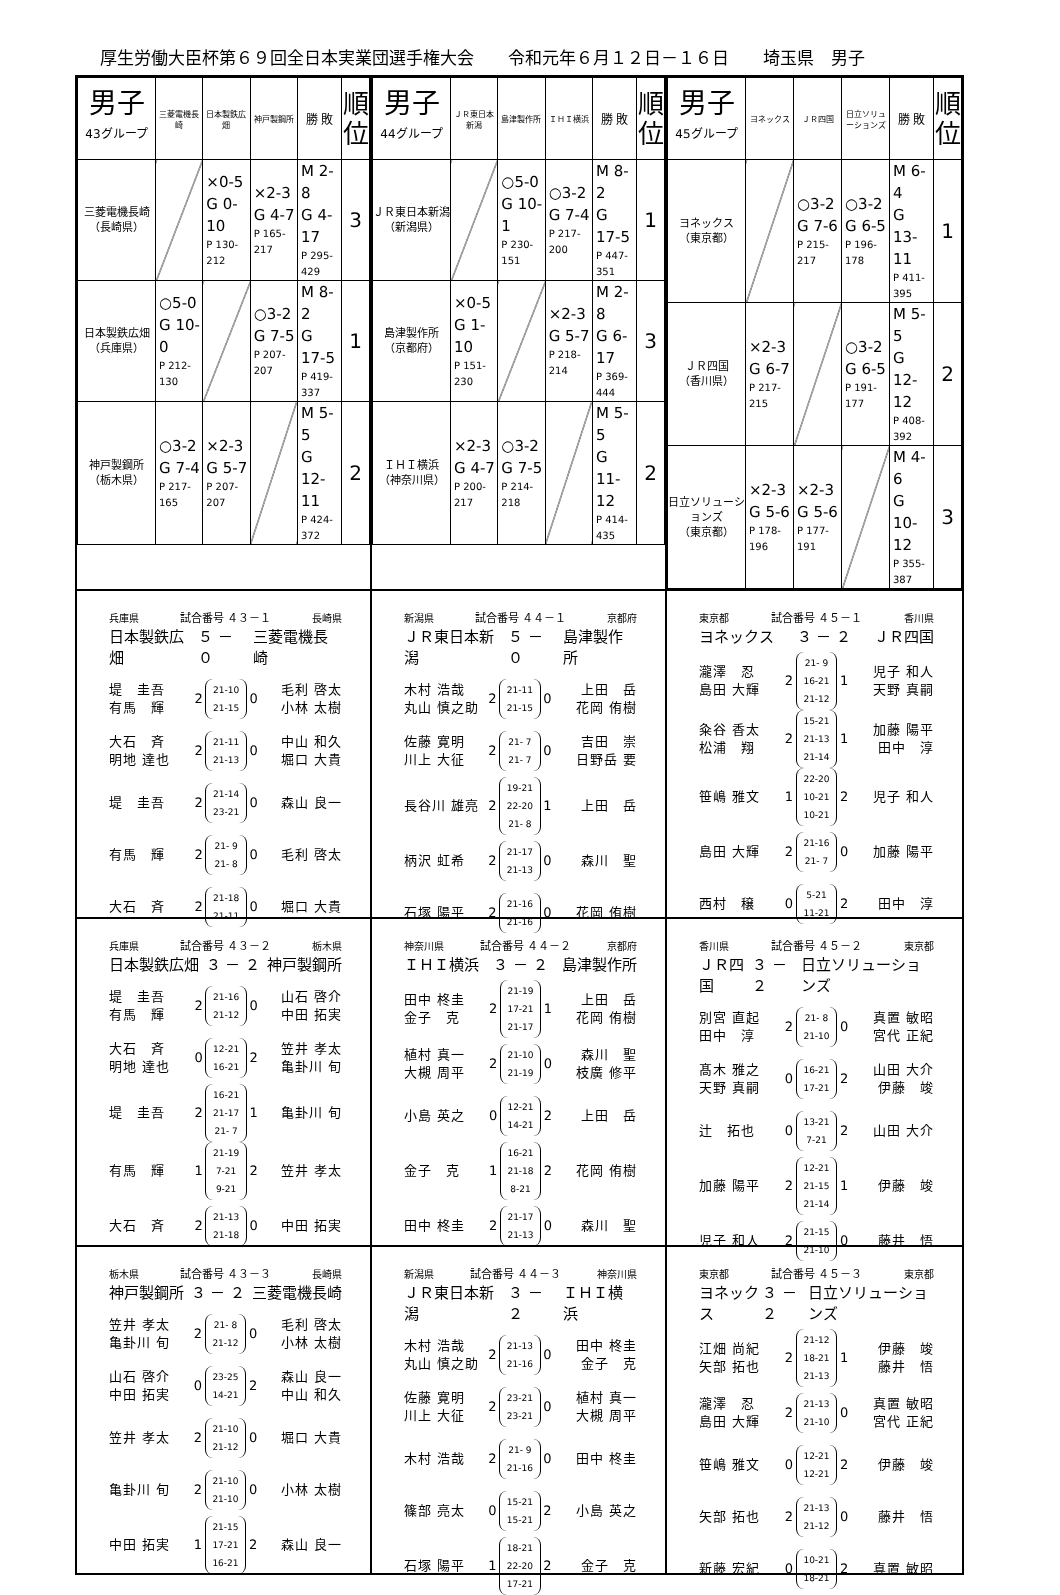厚生労働大臣杯第６９回全日本実業団選手権大会 令和元年６月１２日－１６日 埼玉県　男子
| 男子 43グループ | 三菱電機長崎 | 日本製鉄広畑 | 神戸製鋼所 | 勝 敗 | 順 位 |
| --- | --- | --- | --- | --- | --- |
| 三菱電機長崎 （長崎県） | | ×0-5 G 0-10 P 130-212 | ×2-3 G 4-7 P 165-217 | M 2-8 G 4-17 P 295-429 | 3 |
| 日本製鉄広畑 （兵庫県） | ○5-0 G 10-0 P 212-130 | | ○3-2 G 7-5 P 207-207 | M 8-2 G 17-5 P 419-337 | 1 |
| 神戸製鋼所 （栃木県） | ○3-2 G 7-4 P 217-165 | ×2-3 G 5-7 P 207-207 | | M 5-5 G 12-11 P 424-372 | 2 |
| 男子 44グループ | ＪＲ東日本新潟 | 島津製作所 | ＩＨＩ横浜 | 勝 敗 | 順 位 |
| --- | --- | --- | --- | --- | --- |
| ＪＲ東日本新潟 （新潟県） | | ○5-0 G 10-1 P 230-151 | ○3-2 G 7-4 P 217-200 | M 8-2 G 17-5 P 447-351 | 1 |
| 島津製作所 （京都府） | ×0-5 G 1-10 P 151-230 | | ×2-3 G 5-7 P 218-214 | M 2-8 G 6-17 P 369-444 | 3 |
| ＩＨＩ横浜 （神奈川県） | ×2-3 G 4-7 P 200-217 | ○3-2 G 7-5 P 214-218 | | M 5-5 G 11-12 P 414-435 | 2 |
| 男子 45グループ | ヨネックス | ＪＲ四国 | 日立ソリューションズ | 勝 敗 | 順 位 |
| --- | --- | --- | --- | --- | --- |
| ヨネックス （東京都） | | ○3-2 G 7-6 P 215-217 | ○3-2 G 6-5 P 196-178 | M 6-4 G 13-11 P 411-395 | 1 |
| ＪＲ四国 （香川県） | ×2-3 G 6-7 P 217-215 | | ○3-2 G 6-5 P 191-177 | M 5-5 G 12-12 P 408-392 | 2 |
| 日立ソリューションズ （東京都） | ×2-3 G 5-6 P 178-196 | ×2-3 G 5-6 P 177-191 | | M 4-6 G 10-12 P 355-387 | 3 |
兵庫県 試合番号 ４３－１ 長崎県
日本製鉄広畑 ５ － ０ 三菱電機長崎
| 堤 圭吾 有馬 輝 | 2 | 21-10 21-15 | 0 | 毛利 啓太 小林 太樹 |
| 大石 斉 明地 達也 | 2 | 21-11 21-13 | 0 | 中山 和久 堀口 大貴 |
| 堤 圭吾 | 2 | 21-14 23-21 | 0 | 森山 良一 |
| 有馬 輝 | 2 | 21- 9 21- 8 | 0 | 毛利 啓太 |
| 大石 斉 | 2 | 21-18 21-11 | 0 | 堀口 大貴 |
新潟県 試合番号 ４４－１ 京都府
ＪＲ東日本新潟 ５ － ０ 島津製作所
| 木村 浩哉 丸山 慎之助 | 2 | 21-11 21-15 | 0 | 上田 岳 花岡 侑樹 |
| 佐藤 寛明 川上 大征 | 2 | 21- 7 21- 7 | 0 | 吉田 崇 日野岳 要 |
| 長谷川 雄亮 | 2 | 19-21 22-20 21- 8 | 1 | 上田 岳 |
| 柄沢 虹希 | 2 | 21-17 21-13 | 0 | 森川 聖 |
| 石塚 陽平 | 2 | 21-16 21-16 | 0 | 花岡 侑樹 |
東京都 試合番号 ４５－１ 香川県
ヨネックス ３ － ２ ＪＲ四国
| 瀧澤 忍 島田 大輝 | 2 | 21- 9 16-21 21-12 | 1 | 児子 和人 天野 真嗣 |
| 粂谷 香太 松浦 翔 | 2 | 15-21 21-13 21-14 | 1 | 加藤 陽平 田中 淳 |
| 笹嶋 雅文 | 1 | 22-20 10-21 10-21 | 2 | 児子 和人 |
| 島田 大輝 | 2 | 21-16 21- 7 | 0 | 加藤 陽平 |
| 西村 穣 | 0 | 5-21 11-21 | 2 | 田中 淳 |
兵庫県 試合番号 ４３－２ 栃木県
日本製鉄広畑 ３ － ２ 神戸製鋼所
| 堤 圭吾 有馬 輝 | 2 | 21-16 21-12 | 0 | 山石 啓介 中田 拓実 |
| 大石 斉 明地 達也 | 0 | 12-21 16-21 | 2 | 笠井 孝太 亀卦川 旬 |
| 堤 圭吾 | 2 | 16-21 21-17 21- 7 | 1 | 亀卦川 旬 |
| 有馬 輝 | 1 | 21-19 7-21 9-21 | 2 | 笠井 孝太 |
| 大石 斉 | 2 | 21-13 21-18 | 0 | 中田 拓実 |
神奈川県 試合番号 ４４－２ 京都府
ＩＨＩ横浜 ３ － ２ 島津製作所
| 田中 柊圭 金子 克 | 2 | 21-19 17-21 21-17 | 1 | 上田 岳 花岡 侑樹 |
| 植村 真一 大槻 周平 | 2 | 21-10 21-19 | 0 | 森川 聖 枝廣 修平 |
| 小島 英之 | 0 | 12-21 14-21 | 2 | 上田 岳 |
| 金子 克 | 1 | 16-21 21-18 8-21 | 2 | 花岡 侑樹 |
| 田中 柊圭 | 2 | 21-17 21-13 | 0 | 森川 聖 |
香川県 試合番号 ４５－２ 東京都
ＪＲ四国 ３ － ２ 日立ソリューションズ
| 別宮 直起 田中 淳 | 2 | 21- 8 21-10 | 0 | 真置 敏昭 宮代 正紀 |
| 髙木 雅之 天野 真嗣 | 0 | 16-21 17-21 | 2 | 山田 大介 伊藤 竣 |
| 辻 拓也 | 0 | 13-21 7-21 | 2 | 山田 大介 |
| 加藤 陽平 | 2 | 12-21 21-15 21-14 | 1 | 伊藤 竣 |
| 児子 和人 | 2 | 21-15 21-10 | 0 | 藤井 悟 |
栃木県 試合番号 ４３－３ 長崎県
神戸製鋼所 ３ － ２ 三菱電機長崎
| 笠井 孝太 亀卦川 旬 | 2 | 21- 8 21-12 | 0 | 毛利 啓太 小林 太樹 |
| 山石 啓介 中田 拓実 | 0 | 23-25 14-21 | 2 | 森山 良一 中山 和久 |
| 笠井 孝太 | 2 | 21-10 21-12 | 0 | 堀口 大貴 |
| 亀卦川 旬 | 2 | 21-10 21-10 | 0 | 小林 太樹 |
| 中田 拓実 | 1 | 21-15 17-21 16-21 | 2 | 森山 良一 |
新潟県 試合番号 ４４－３ 神奈川県
ＪＲ東日本新潟 ３ － ２ ＩＨＩ横浜
| 木村 浩哉 丸山 慎之助 | 2 | 21-13 21-16 | 0 | 田中 柊圭 金子 克 |
| 佐藤 寛明 川上 大征 | 2 | 23-21 23-21 | 0 | 植村 真一 大槻 周平 |
| 木村 浩哉 | 2 | 21- 9 21-16 | 0 | 田中 柊圭 |
| 篠部 亮太 | 0 | 15-21 15-21 | 2 | 小島 英之 |
| 石塚 陽平 | 1 | 18-21 22-20 17-21 | 2 | 金子 克 |
東京都 試合番号 ４５－３ 東京都
ヨネックス ３ － ２ 日立ソリューションズ
| 江畑 尚紀 矢部 拓也 | 2 | 21-12 18-21 21-13 | 1 | 伊藤 竣 藤井 悟 |
| 瀧澤 忍 島田 大輝 | 2 | 21-13 21-10 | 0 | 真置 敏昭 宮代 正紀 |
| 笹嶋 雅文 | 0 | 12-21 12-21 | 2 | 伊藤 竣 |
| 矢部 拓也 | 2 | 21-13 21-12 | 0 | 藤井 悟 |
| 新藤 宏紀 | 0 | 10-21 18-21 | 2 | 真置 敏昭 |